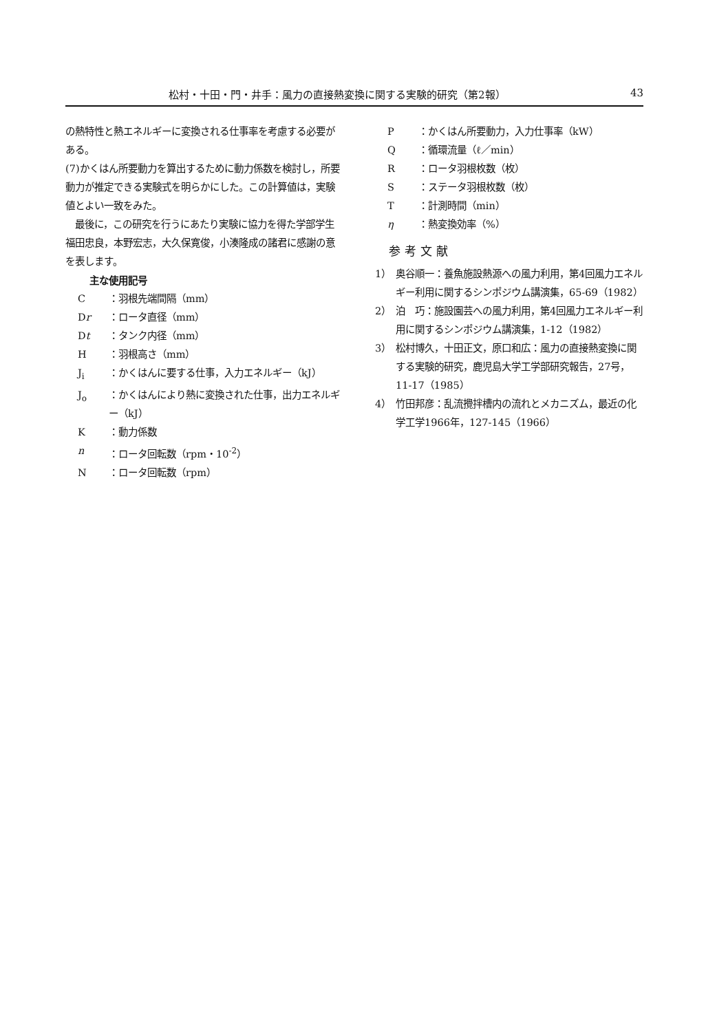松村・十田・門・井手：風力の直接熱変換に関する実験的研究（第2報） 43
の熱特性と熱エネルギーに変換される仕事率を考慮する必要がある。
(7)かくはん所要動力を算出するために動力係数を検討し，所要動力が推定できる実験式を明らかにした。この計算値は，実験値とよい一致をみた。
　最後に，この研究を行うにあたり実験に協力を得た学部学生　福田忠良，本野宏志，大久保寛俊，小湊隆成の諸君に感謝の意を表します。
主な使用記号
C ：羽根先端間隔（mm）
Dr ：ロータ直径（mm）
Dt ：タンク内径（mm）
H ：羽根高さ（mm）
J<sub>i</sub> ：かくはんに要する仕事，入力エネルギー（kJ）
J<sub>o</sub> ：かくはんにより熱に変換された仕事，出力エネルギー（kJ）
K ：動力係数
n ：ロータ回転数（rpm・10<sup>-2</sup>）
N ：ロータ回転数（rpm）
P ：かくはん所要動力，入力仕事率（kW）
Q ：循環流量（ℓ／min）
R ：ロータ羽根枚数（枚）
S ：ステータ羽根枚数（枚）
T ：計測時間（min）
η ：熱変換効率（%）
参考文献
1） 奥谷順一：養魚施設熱源への風力利用，第4回風力エネルギー利用に関するシンポジウム講演集，65-69（1982）
2） 泊　巧：施設園芸への風力利用，第4回風力エネルギー利用に関するシンポジウム講演集，1-12（1982）
3） 松村博久，十田正文，原口和広：風力の直接熱変換に関する実験的研究，鹿児島大学工学部研究報告，27号，11-17（1985）
4） 竹田邦彦：乱流攪拌槽内の流れとメカニズム，最近の化学工学1966年，127-145（1966）